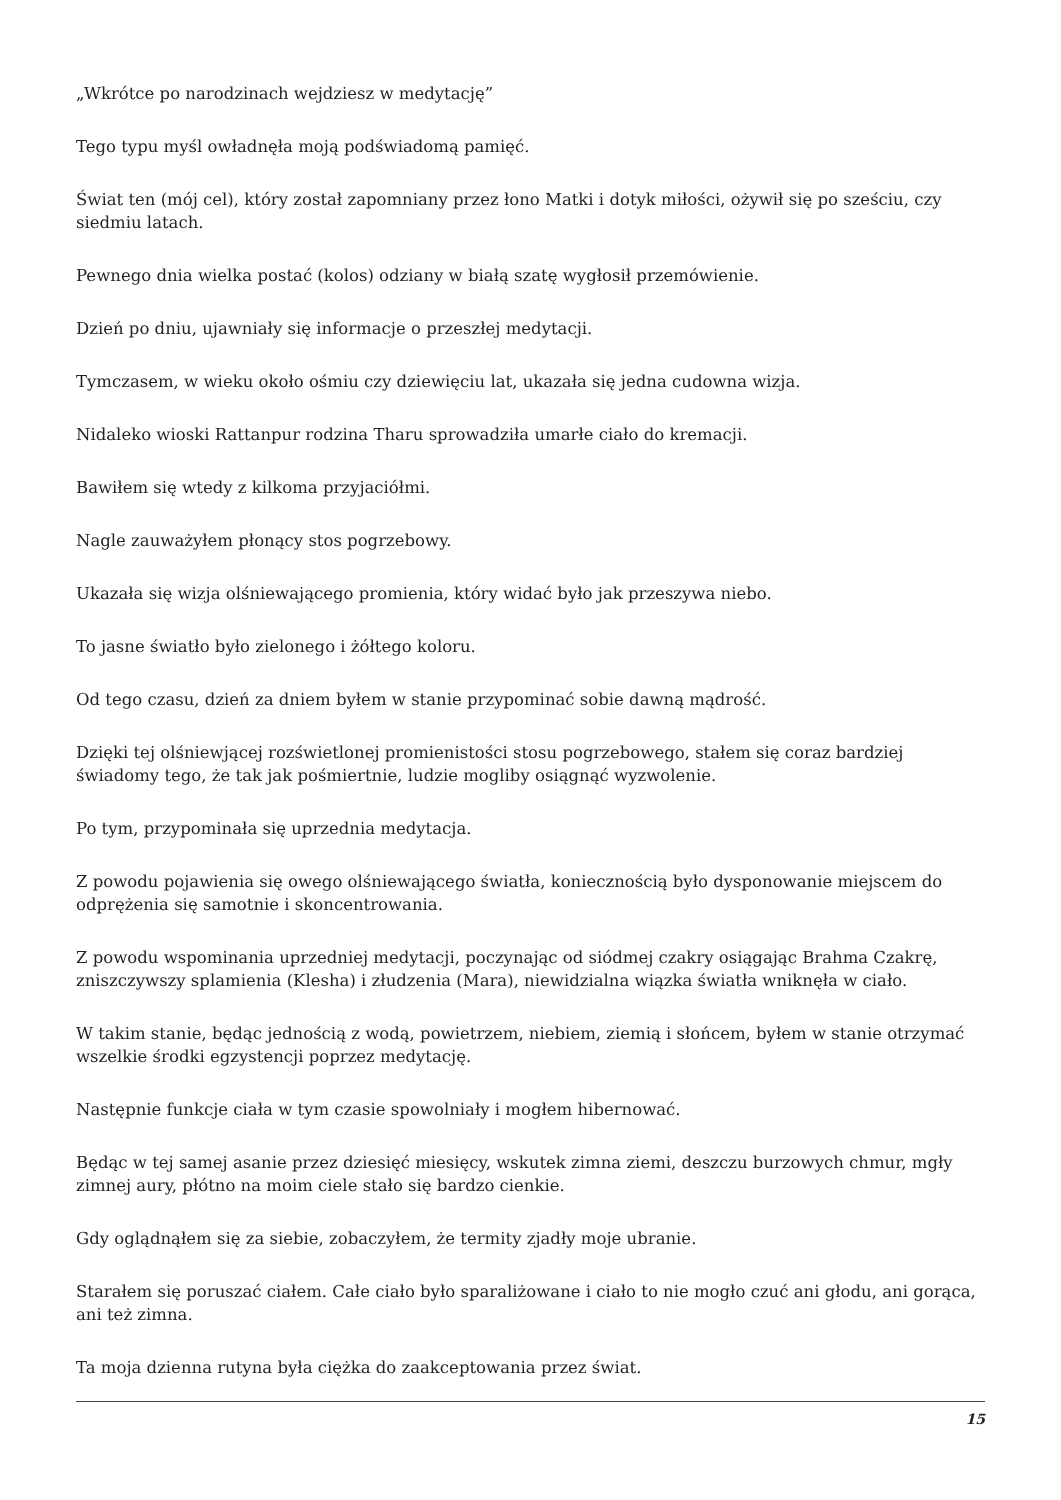„Wkrótce po narodzinach wejdziesz w medytację”
Tego typu myśl owładnęła moją podświadomą pamięć.
Świat ten (mój cel), który został zapomniany przez łono Matki i dotyk miłości, ożywił się po sześciu, czy siedmiu latach.
Pewnego dnia wielka postać (kolos) odziany w białą szatę wygłosił przemówienie.
Dzień po dniu, ujawniały się informacje o przeszłej medytacji.
Tymczasem, w wieku około ośmiu czy dziewięciu lat, ukazała się jedna cudowna wizja.
Nidaleko wioski Rattanpur rodzina Tharu sprowadziła umarłe ciało do kremacji.
Bawiłem się wtedy z kilkoma przyjaciółmi.
Nagle zauważyłem płonący stos pogrzebowy.
Ukazała się wizja olśniewającego promienia, który widać było jak przeszywa niebo.
To jasne światło było zielonego i żółtego koloru.
Od tego czasu, dzień za dniem byłem w stanie przypominać sobie dawną mądrość.
Dzięki tej olśniewjącej rozświetlonej promienistości stosu pogrzebowego, stałem się coraz bardziej świadomy tego, że tak jak pośmiertnie, ludzie mogliby osiągnąć wyzwolenie.
Po tym, przypominała się uprzednia medytacja.
Z powodu pojawienia się owego olśniewającego światła, koniecznością było dysponowanie miejscem do odprężenia się samotnie i skoncentrowania.
Z powodu wspominania uprzedniej medytacji, poczynając od siódmej czakry osiągając Brahma Czakrę, zniszczywszy splamienia (Klesha) i złudzenia (Mara), niewidzialna wiązka światła wniknęła w ciało.
W takim stanie, będąc jednością z wodą, powietrzem, niebiem, ziemią i słońcem, byłem w stanie otrzymać wszelkie środki egzystencji poprzez medytację.
Następnie funkcje ciała w tym czasie spowolniały i mogłem hibernować.
Będąc w tej samej asanie przez dziesięć miesięcy, wskutek zimna ziemi, deszczu burzowych chmur, mgły zimnej aury, płótno na moim ciele stało się bardzo cienkie.
Gdy oglądnąłem się za siebie, zobaczyłem, że termity zjadły moje ubranie.
Starałem się poruszać ciałem. Całe ciało było sparaliżowane i ciało to nie mogło czuć ani głodu, ani gorąca, ani też zimna.
Ta moja dzienna rutyna była ciężka do zaakceptowania przez świat.
15